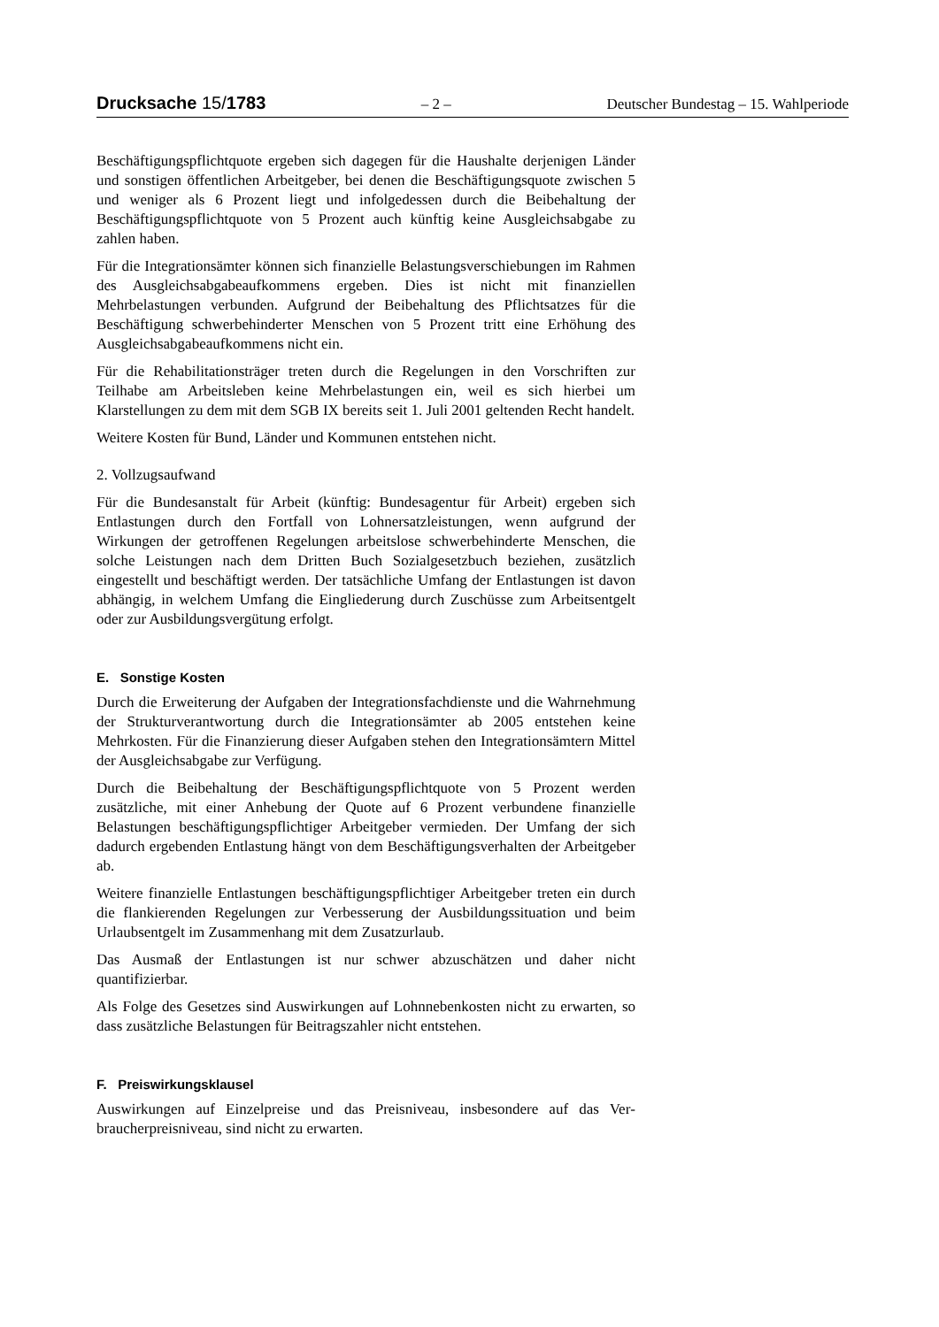Drucksache 15/1783 – 2 – Deutscher Bundestag – 15. Wahlperiode
Beschäftigungspflichtquote ergeben sich dagegen für die Haushalte derjenigen Länder und sonstigen öffentlichen Arbeitgeber, bei denen die Beschäftigungs­quote zwischen 5 und weniger als 6 Prozent liegt und infolgedessen durch die Beibehaltung der Beschäftigungspflichtquote von 5 Prozent auch künftig keine Ausgleichsabgabe zu zahlen haben.
Für die Integrationsämter können sich finanzielle Belastungsverschiebungen im Rahmen des Ausgleichsabgabeaufkommens ergeben. Dies ist nicht mit finanziellen Mehrbelastungen verbunden. Aufgrund der Beibehaltung des Pflichtsatzes für die Beschäftigung schwerbehinderter Menschen von 5 Prozent tritt eine Erhöhung des Ausgleichsabgabeaufkommens nicht ein.
Für die Rehabilitationsträger treten durch die Regelungen in den Vorschriften zur Teilhabe am Arbeitsleben keine Mehrbelastungen ein, weil es sich hierbei um Klarstellungen zu dem mit dem SGB IX bereits seit 1. Juli 2001 geltenden Recht handelt.
Weitere Kosten für Bund, Länder und Kommunen entstehen nicht.
2. Vollzugsaufwand
Für die Bundesanstalt für Arbeit (künftig: Bundesagentur für Arbeit) ergeben sich Entlastungen durch den Fortfall von Lohnersatzleistungen, wenn aufgrund der Wirkungen der getroffenen Regelungen arbeitslose schwerbehinderte Men­schen, die solche Leistungen nach dem Dritten Buch Sozialgesetzbuch be­ziehen, zusätzlich eingestellt und beschäftigt werden. Der tatsächliche Umfang der Entlastungen ist davon abhängig, in welchem Umfang die Eingliederung durch Zuschüsse zum Arbeitsentgelt oder zur Ausbildungsvergütung erfolgt.
E. Sonstige Kosten
Durch die Erweiterung der Aufgaben der Integrationsfachdienste und die Wahr­nehmung der Strukturverantwortung durch die Integrationsämter ab 2005 ent­stehen keine Mehrkosten. Für die Finanzierung dieser Aufgaben stehen den In­tegrationsämtern Mittel der Ausgleichsabgabe zur Verfügung.
Durch die Beibehaltung der Beschäftigungspflichtquote von 5 Prozent werden zusätzliche, mit einer Anhebung der Quote auf 6 Prozent verbundene finan­zielle Belastungen beschäftigungspflichtiger Arbeitgeber vermieden. Der Um­fang der sich dadurch ergebenden Entlastung hängt von dem Beschäftigungs­verhalten der Arbeitgeber ab.
Weitere finanzielle Entlastungen beschäftigungspflichtiger Arbeitgeber treten ein durch die flankierenden Regelungen zur Verbesserung der Ausbildungs­situation und beim Urlaubsentgelt im Zusammenhang mit dem Zusatzurlaub.
Das Ausmaß der Entlastungen ist nur schwer abzuschätzen und daher nicht quantifizierbar.
Als Folge des Gesetzes sind Auswirkungen auf Lohnnebenkosten nicht zu er­warten, so dass zusätzliche Belastungen für Beitragszahler nicht entstehen.
F. Preiswirkungsklausel
Auswirkungen auf Einzelpreise und das Preisniveau, insbesondere auf das Ver­braucherpreisniveau, sind nicht zu erwarten.